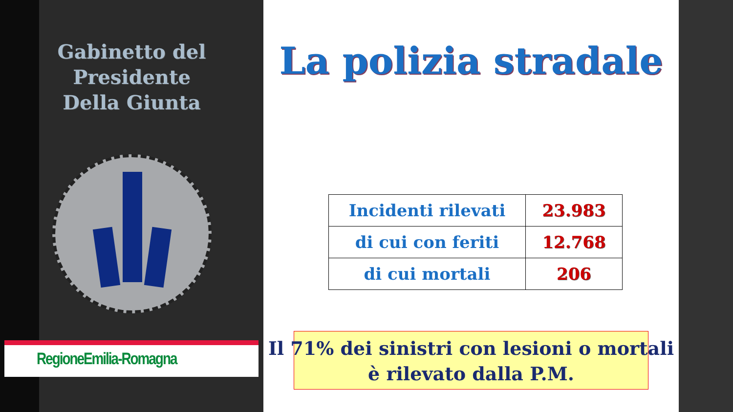Gabinetto del Presidente
Della Giunta
RegioneEmilia-Romagna
La polizia stradale
| Incidenti rilevati | 23.983 |
| di cui con feriti | 12.768 |
| di cui mortali | 206 |
Il 71% dei sinistri con lesioni o mortali
è rilevato dalla P.M.